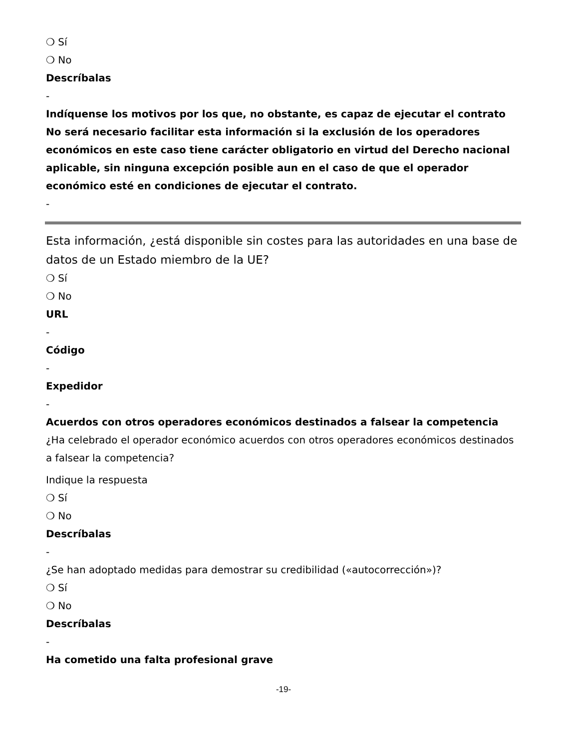❍ Sí
❍ No
Descríbalas
-
Indíquense los motivos por los que, no obstante, es capaz de ejecutar el contrato No será necesario facilitar esta información si la exclusión de los operadores económicos en este caso tiene carácter obligatorio en virtud del Derecho nacional aplicable, sin ninguna excepción posible aun en el caso de que el operador económico esté en condiciones de ejecutar el contrato.
-
Esta información, ¿está disponible sin costes para las autoridades en una base de datos de un Estado miembro de la UE?
❍ Sí
❍ No
URL
-
Código
-
Expedidor
-
Acuerdos con otros operadores económicos destinados a falsear la competencia
¿Ha celebrado el operador económico acuerdos con otros operadores económicos destinados a falsear la competencia?
Indique la respuesta
❍ Sí
❍ No
Descríbalas
-
¿Se han adoptado medidas para demostrar su credibilidad («autocorrección»)?
❍ Sí
❍ No
Descríbalas
-
Ha cometido una falta profesional grave
-19-